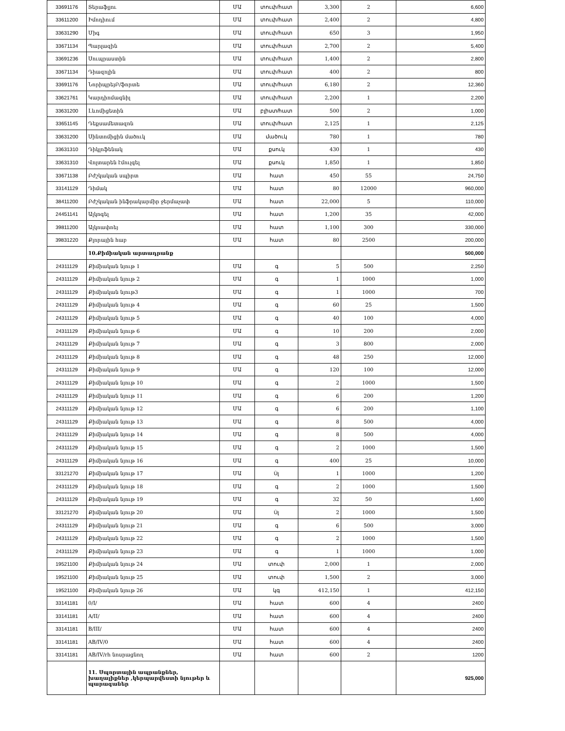| 33691176 | Տերաֆլյու | ՄԱ | տուփ/հատ | 3,300 | 2 | 6,600 |
| 33611200 | Իմոդիում | ՄԱ | տուփ/հատ | 2,400 | 2 | 4,800 |
| 33631290 | Միգ | ՄԱ | տուփ/հատ | 650 | 3 | 1,950 |
| 33671134 | Պարլազին | ՄԱ | տուփ/հատ | 2,700 | 2 | 5,400 |
| 33691236 | Սուպրաստին | ՄԱ | տուփ/հատ | 1,400 | 2 | 2,800 |
| 33671134 | Դիազոլին | ՄԱ | տուփ/հատ | 400 | 2 | 800 |
| 33691176 | ՆորիպրեյԲ/ֆորտե | ՄԱ | տուփ/հատ | 6,180 | 2 | 12,360 |
| 33621761 | Կարդիոմագնիլ | ՄԱ | տուփ/հատ | 2,200 | 1 | 2,200 |
| 33631200 | Լևոմիցետին | ՄԱ | բլիստ/հատ | 500 | 2 | 1,000 |
| 33651145 | Դեքսամետազոն | ՄԱ | տուփ/հատ | 2,125 | 1 | 2,125 |
| 33631200 | Սինտոմիցին մածուկ | ՄԱ | մածուկ | 780 | 1 | 780 |
| 33631310 | Դիկլոֆենակ | ՄԱ | քսուկ | 430 | 1 | 430 |
| 33631310 | Վոլտարեն էմուլգել | ՄԱ | քսուկ | 1,850 | 1 | 1,850 |
| 33671138 | Բժշկական սպիրտ | ՄԱ | հատ | 450 | 55 | 24,750 |
| 33141129 | Դիմակ | ՄԱ | հատ | 80 | 12000 | 960,000 |
| 38411200 | Բժշկական ինֆրակարմիր ջերմաչափ | ՄԱ | հատ | 22,000 | 5 | 110,000 |
| 24451141 | Ալկոգել | ՄԱ | հատ | 1,200 | 35 | 42,000 |
| 39811200 | Ալկոափոեյ | ՄԱ | հատ | 1,100 | 300 | 330,000 |
| 39831220 | Քլորային հաբ | ՄԱ | հատ | 80 | 2500 | 200,000 |
| | 10.Քիմիական արտադրանք | | | | | 500,000 |
| 24311129 | Քիմիական նյութ 1 | ՄԱ | գ | 5 | 500 | 2,250 |
| 24311129 | Քիմիական նյութ 2 | ՄԱ | գ | 1 | 1000 | 1,000 |
| 24311129 | Քիմիական նյութ3 | ՄԱ | գ | 1 | 1000 | 700 |
| 24311129 | Քիմիական նյութ 4 | ՄԱ | գ | 60 | 25 | 1,500 |
| 24311129 | Քիմիական նյութ 5 | ՄԱ | գ | 40 | 100 | 4,000 |
| 24311129 | Քիմիական նյութ 6 | ՄԱ | գ | 10 | 200 | 2,000 |
| 24311129 | Քիմիական նյութ 7 | ՄԱ | գ | 3 | 800 | 2,000 |
| 24311129 | Քիմիական նյութ 8 | ՄԱ | գ | 48 | 250 | 12,000 |
| 24311129 | Քիմիական նյութ 9 | ՄԱ | գ | 120 | 100 | 12,000 |
| 24311129 | Քիմիական նյութ 10 | ՄԱ | գ | 2 | 1000 | 1,500 |
| 24311129 | Քիմիական նյութ 11 | ՄԱ | գ | 6 | 200 | 1,200 |
| 24311129 | Քիմիական նյութ 12 | ՄԱ | գ | 6 | 200 | 1,100 |
| 24311129 | Քիմիական նյութ 13 | ՄԱ | գ | 8 | 500 | 4,000 |
| 24311129 | Քիմիական նյութ 14 | ՄԱ | գ | 8 | 500 | 4,000 |
| 24311129 | Քիմիական նյութ 15 | ՄԱ | գ | 2 | 1000 | 1,500 |
| 24311129 | Քիմիական նյութ 16 | ՄԱ | գ | 400 | 25 | 10,000 |
| 33121270 | Քիմիական նյութ 17 | ՄԱ | Ùլ | 1 | 1000 | 1,200 |
| 24311129 | Քիմիական նյութ 18 | ՄԱ | գ | 2 | 1000 | 1,500 |
| 24311129 | Քիմիական նյութ 19 | ՄԱ | գ | 32 | 50 | 1,600 |
| 33121270 | Քիմիական նյութ 20 | ՄԱ | Ùլ | 2 | 1000 | 1,500 |
| 24311129 | Քիմիական նյութ 21 | ՄԱ | գ | 6 | 500 | 3,000 |
| 24311129 | Քիմիական նյութ 22 | ՄԱ | գ | 2 | 1000 | 1,500 |
| 24311129 | Քիմիական նյութ 23 | ՄԱ | գ | 1 | 1000 | 1,000 |
| 19521100 | Քիմիական նյութ 24 | ՄԱ | տուփ | 2,000 | 1 | 2,000 |
| 19521100 | Քիմիական նյութ 25 | ՄԱ | տուփ | 1,500 | 2 | 3,000 |
| 19521100 | Քիմիական նյութ 26 | ՄԱ | կգ | 412,150 | 1 | 412,150 |
| 33141181 | 0/I/ | ՄԱ | հատ | 600 | 4 | 2400 |
| 33141181 | A/II/ | ՄԱ | հատ | 600 | 4 | 2400 |
| 33141181 | B/III/ | ՄԱ | հատ | 600 | 4 | 2400 |
| 33141181 | AB/IV/0 | ՄԱ | հատ | 600 | 4 | 2400 |
| 33141181 | AB/IV/rh նոսրացնող | ՄԱ | հատ | 600 | 2 | 1200 |
| | 11. Սպորտային ապրանքներ, խաղալիքներ ,կերպարվեստի նյութեր և պարագաներ | | | | | 925,000 |